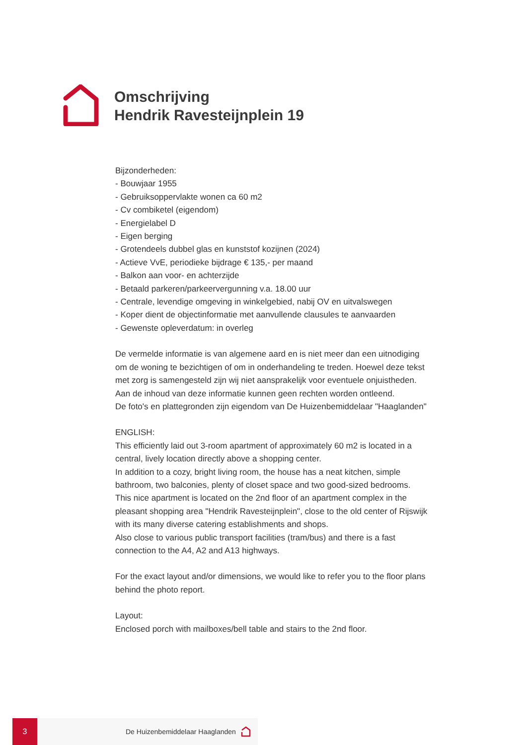Omschrijving
Hendrik Ravesteijnplein 19
Bijzonderheden:
- Bouwjaar 1955
- Gebruiksoppervlakte wonen ca 60 m2
- Cv combiketel (eigendom)
- Energielabel D
- Eigen berging
- Grotendeels dubbel glas en kunststof kozijnen (2024)
- Actieve VvE, periodieke bijdrage € 135,- per maand
- Balkon aan voor- en achterzijde
- Betaald parkeren/parkeervergunning v.a. 18.00 uur
- Centrale, levendige omgeving in winkelgebied, nabij OV en uitvalswegen
- Koper dient de objectinformatie met aanvullende clausules te aanvaarden
- Gewenste opleverdatum: in overleg
De vermelde informatie is van algemene aard en is niet meer dan een uitnodiging om de woning te bezichtigen of om in onderhandeling te treden. Hoewel deze tekst met zorg is samengesteld zijn wij niet aansprakelijk voor eventuele onjuistheden. Aan de inhoud van deze informatie kunnen geen rechten worden ontleend.
De foto's en plattegronden zijn eigendom van De Huizenbemiddelaar "Haaglanden"
ENGLISH:
This efficiently laid out 3-room apartment of approximately 60 m2 is located in a central, lively location directly above a shopping center.
In addition to a cozy, bright living room, the house has a neat kitchen, simple bathroom, two balconies, plenty of closet space and two good-sized bedrooms.
This nice apartment is located on the 2nd floor of an apartment complex in the pleasant shopping area "Hendrik Ravesteijnplein", close to the old center of Rijswijk with its many diverse catering establishments and shops.
Also close to various public transport facilities (tram/bus) and there is a fast connection to the A4, A2 and A13 highways.
For the exact layout and/or dimensions, we would like to refer you to the floor plans behind the photo report.
Layout:
Enclosed porch with mailboxes/bell table and stairs to the 2nd floor.
3
De Huizenbemiddelaar Haaglanden